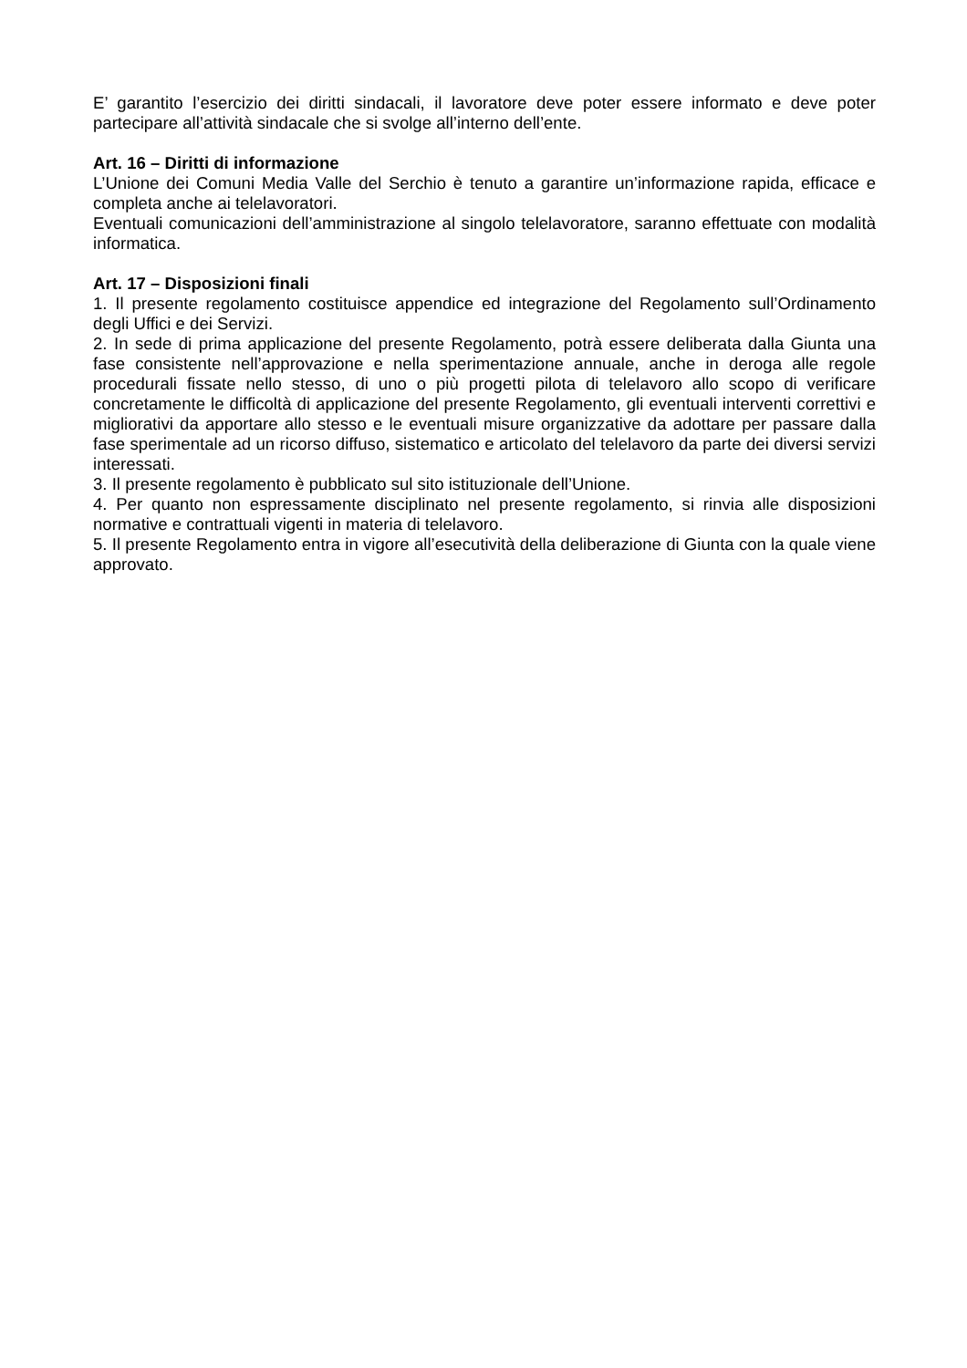E’ garantito l’esercizio dei diritti sindacali, il lavoratore deve poter essere informato e deve poter partecipare all’attività sindacale che si svolge all’interno dell’ente.
Art. 16 – Diritti di informazione
L’Unione dei Comuni Media Valle del Serchio è tenuto a garantire un’informazione rapida, efficace e completa anche ai telelavoratori.
Eventuali comunicazioni dell’amministrazione al singolo telelavoratore, saranno effettuate con modalità informatica.
Art. 17 – Disposizioni finali
1. Il presente regolamento costituisce appendice ed integrazione del Regolamento sull’Ordinamento degli Uffici e dei Servizi.
2. In sede di prima applicazione del presente Regolamento, potrà essere deliberata dalla Giunta una fase consistente nell’approvazione e nella sperimentazione annuale, anche in deroga alle regole procedurali fissate nello stesso, di uno o più progetti pilota di telelavoro allo scopo di verificare concretamente le difficoltà di applicazione del presente Regolamento, gli eventuali interventi correttivi e migliorativi da apportare allo stesso e le eventuali misure organizzative da adottare per passare dalla fase sperimentale ad un ricorso diffuso, sistematico e articolato del telelavoro da parte dei diversi servizi interessati.
3. Il presente regolamento è pubblicato sul sito istituzionale dell’Unione.
4. Per quanto non espressamente disciplinato nel presente regolamento, si rinvia alle disposizioni normative e contrattuali vigenti in materia di telelavoro.
5. Il presente Regolamento entra in vigore all’esecutività della deliberazione di Giunta con la quale viene approvato.